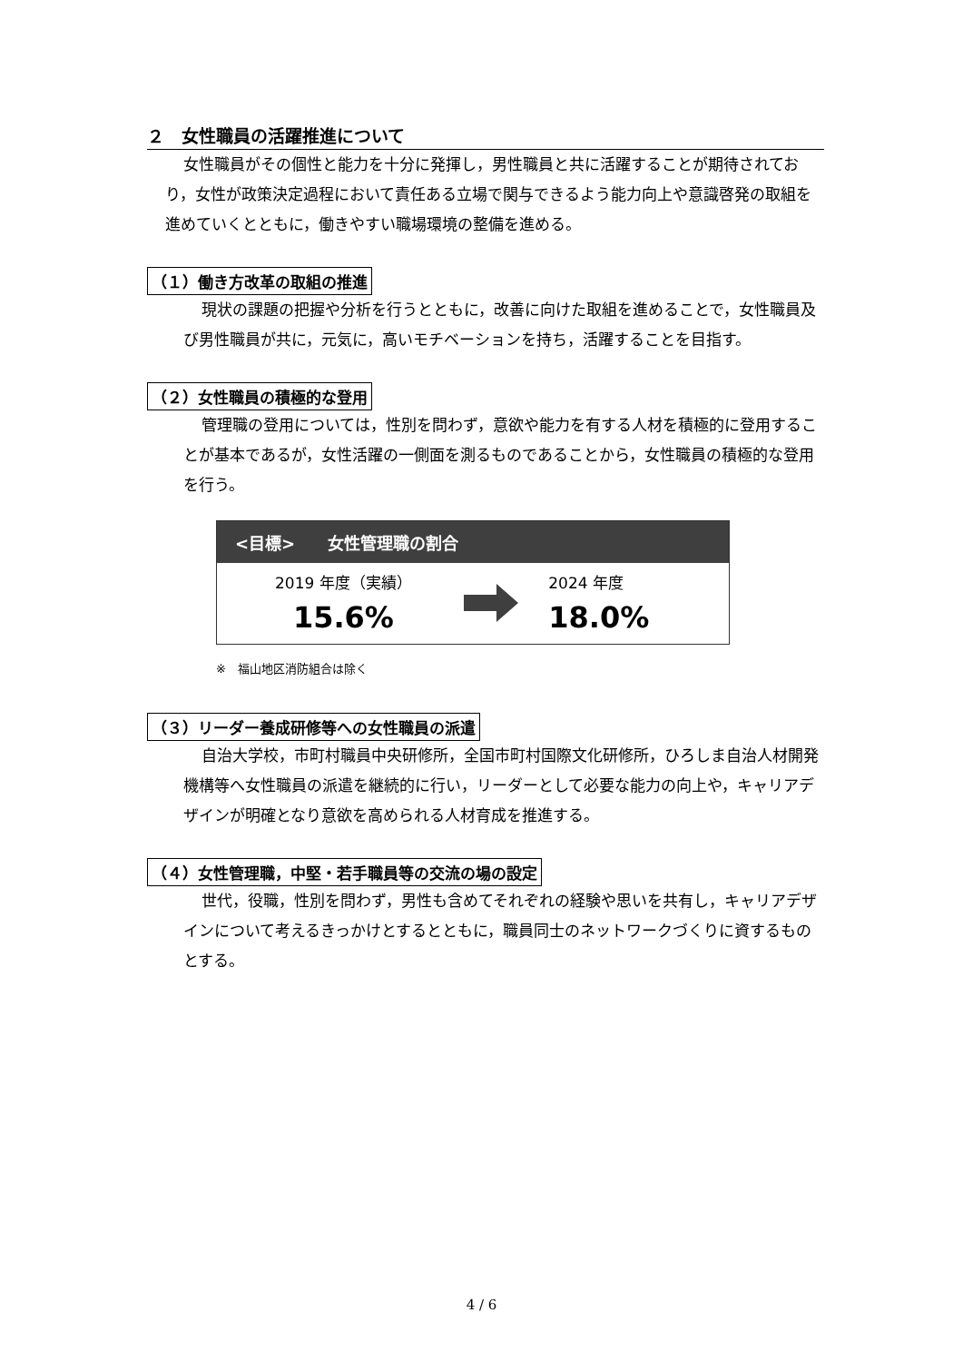２　女性職員の活躍推進について
女性職員がその個性と能力を十分に発揮し，男性職員と共に活躍することが期待されており，女性が政策決定過程において責任ある立場で関与できるよう能力向上や意識啓発の取組を進めていくとともに，働きやすい職場環境の整備を進める。
（１）働き方改革の取組の推進
現状の課題の把握や分析を行うとともに，改善に向けた取組を進めることで，女性職員及び男性職員が共に，元気に，高いモチベーションを持ち，活躍することを目指す。
（２）女性職員の積極的な登用
管理職の登用については，性別を問わず，意欲や能力を有する人材を積極的に登用することが基本であるが，女性活躍の一側面を測るものであることから，女性職員の積極的な登用を行う。
<目標>　　女性管理職の割合
2019 年度（実績）
15.6%
2024 年度
18.0%
※　福山地区消防組合は除く
（３）リーダー養成研修等への女性職員の派遣
自治大学校，市町村職員中央研修所，全国市町村国際文化研修所，ひろしま自治人材開発機構等へ女性職員の派遣を継続的に行い，リーダーとして必要な能力の向上や，キャリアデザインが明確となり意欲を高められる人材育成を推進する。
（４）女性管理職，中堅・若手職員等の交流の場の設定
世代，役職，性別を問わず，男性も含めてそれぞれの経験や思いを共有し，キャリアデザインについて考えるきっかけとするとともに，職員同士のネットワークづくりに資するものとする。
4 / 6